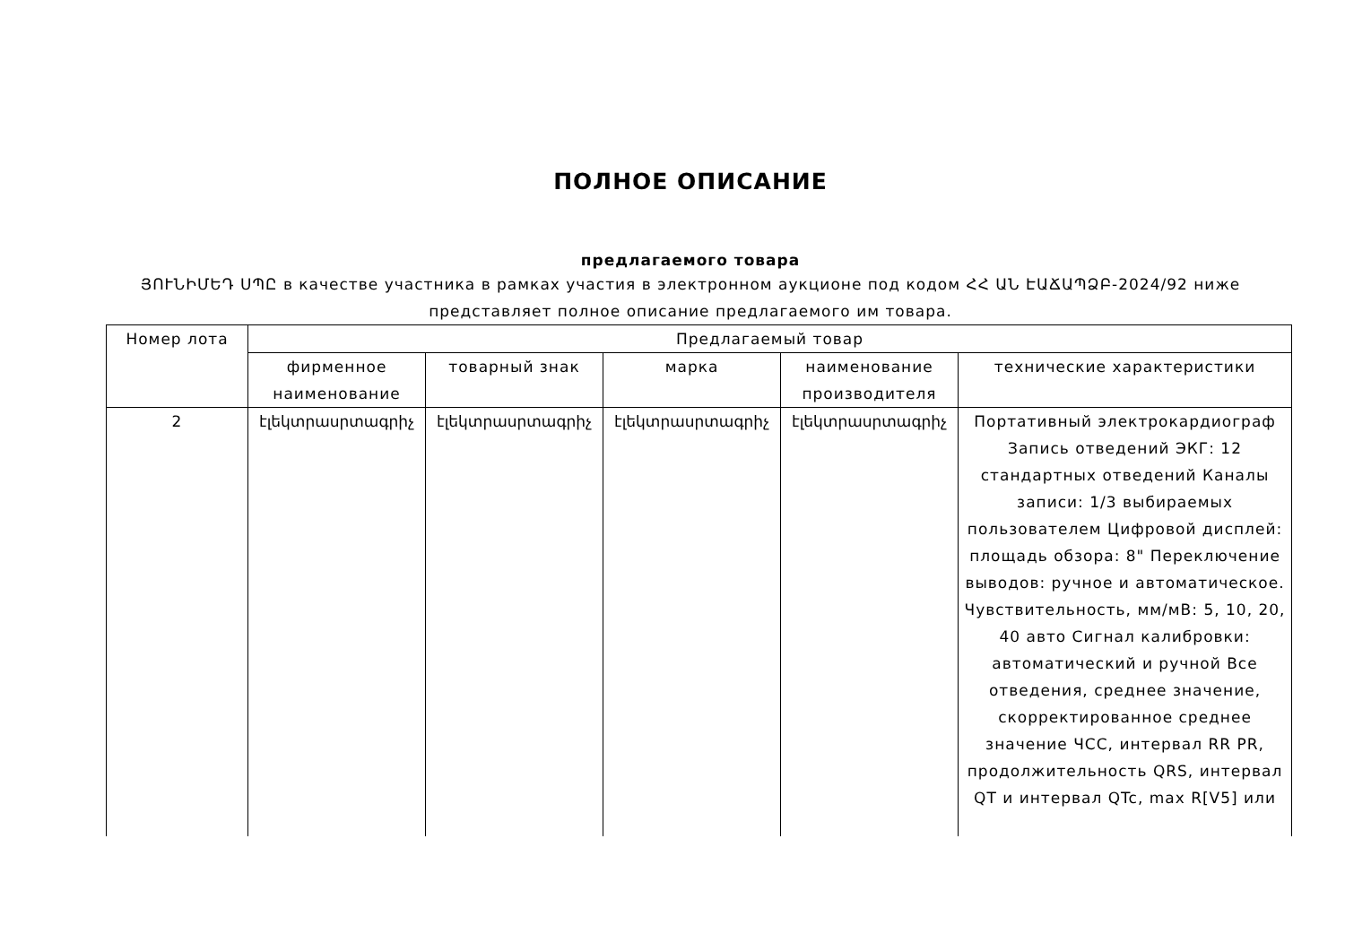ПОЛНОЕ ОПИСАНИЕ
предлагаемого товара
ՅՈՒՆԻՄԵԴ ՍՊԸ в качестве участника в рамках участия в электронном аукционе под кодом ՀՀ ԱՆ ԷԱՃԱՊՁԲ-2024/92 ниже
представляет полное описание предлагаемого им товара.
| Номер лота | Предлагаемый товар | | | | |
| --- | --- | --- | --- | --- | --- |
| | фирменное наименование | товарный знак | марка | наименование производителя | технические характеристики |
| 2 | էլեկտրասրտագրիչ | էլեկտրասրտագրիչ | էլեկտրասրտագրիչ | էլեկտրասրտագրիչ | Портативный электрокардиограф Запись отведений ЭКГ: 12 стандартных отведений Каналы записи: 1/3 выбираемых пользователем Цифровой дисплей: площадь обзора: 8" Переключение выводов: ручное и автоматическое. Чувствительность, мм/мВ: 5, 10, 20, 40 авто Сигнал калибровки: автоматический и ручной Все отведения, среднее значение, скорректированное среднее значение ЧСС, интервал RR PR, продолжительность QRS, интервал QT и интервал QTc, max R[V5] или |